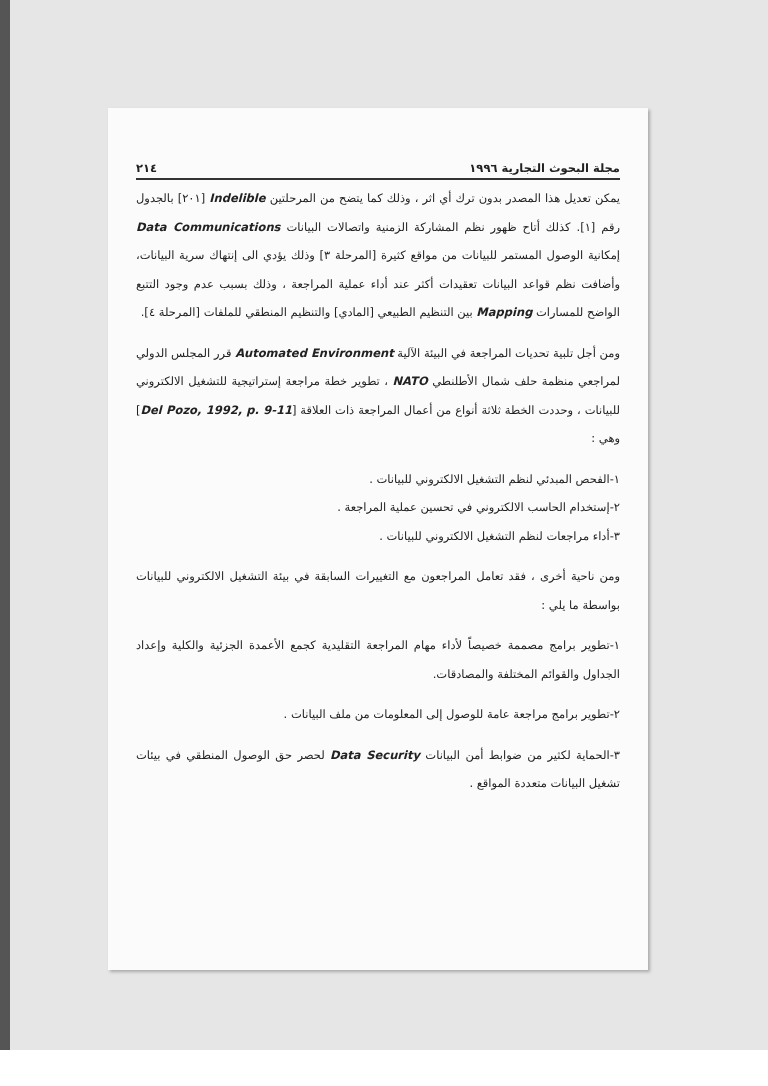مجلة البحوث التجارية ١٩٩٦ ٢١٤
يمكن تعديل هذا المصدر بدون ترك أي اثر ، وذلك كما يتضح من المرحلتين Indelible [٢٠١] بالجدول رقم [١]. كذلك أتاح ظهور نظم المشاركة الزمنية واتصالات البيانات Data Communications إمكانية الوصول المستمر للبيانات من مواقع كثيرة [المرحلة ٣] وذلك يؤدي الى إنتهاك سرية البيانات، وأضافت نظم قواعد البيانات تعقيدات أكثر عند أداء عملية المراجعة ، وذلك بسبب عدم وجود التتبع الواضح للمسارات Mapping بين التنظيم الطبيعي [المادي] والتنظيم المنطقي للملفات [المرحلة ٤].
ومن أجل تلبية تحديات المراجعة في البيئة الآلية Automated Environment قرر المجلس الدولي لمراجعي منظمة حلف شمال الأطلنطي NATO ، تطوير خطة مراجعة إستراتيجية للتشغيل الالكتروني للبيانات ، وحددت الخطة ثلاثة أنواع من أعمال المراجعة ذات العلاقة [Del Pozo, 1992, p. 9-11] وهي :
١-الفحص المبدئي لنظم التشغيل الالكتروني للبيانات .
٢-إستخدام الحاسب الالكتروني في تحسين عملية المراجعة .
٣-أداء مراجعات لنظم التشغيل الالكتروني للبيانات .
ومن ناحية أخرى ، فقد تعامل المراجعون مع التغييرات السابقة في بيئة التشغيل الالكتروني للبيانات بواسطة ما يلي :
١-تطوير برامج مصممة خصيصاً لأداء مهام المراجعة التقليدية كجمع الأعمدة الجزئية والكلية وإعداد الجداول والقوائم المختلفة والمصادقات.
٢-تطوير برامج مراجعة عامة للوصول إلى المعلومات من ملف البيانات .
٣-الحماية لكثير من ضوابط أمن البيانات Data Security لحصر حق الوصول المنطقي في بيئات تشغيل البيانات متعددة المواقع .